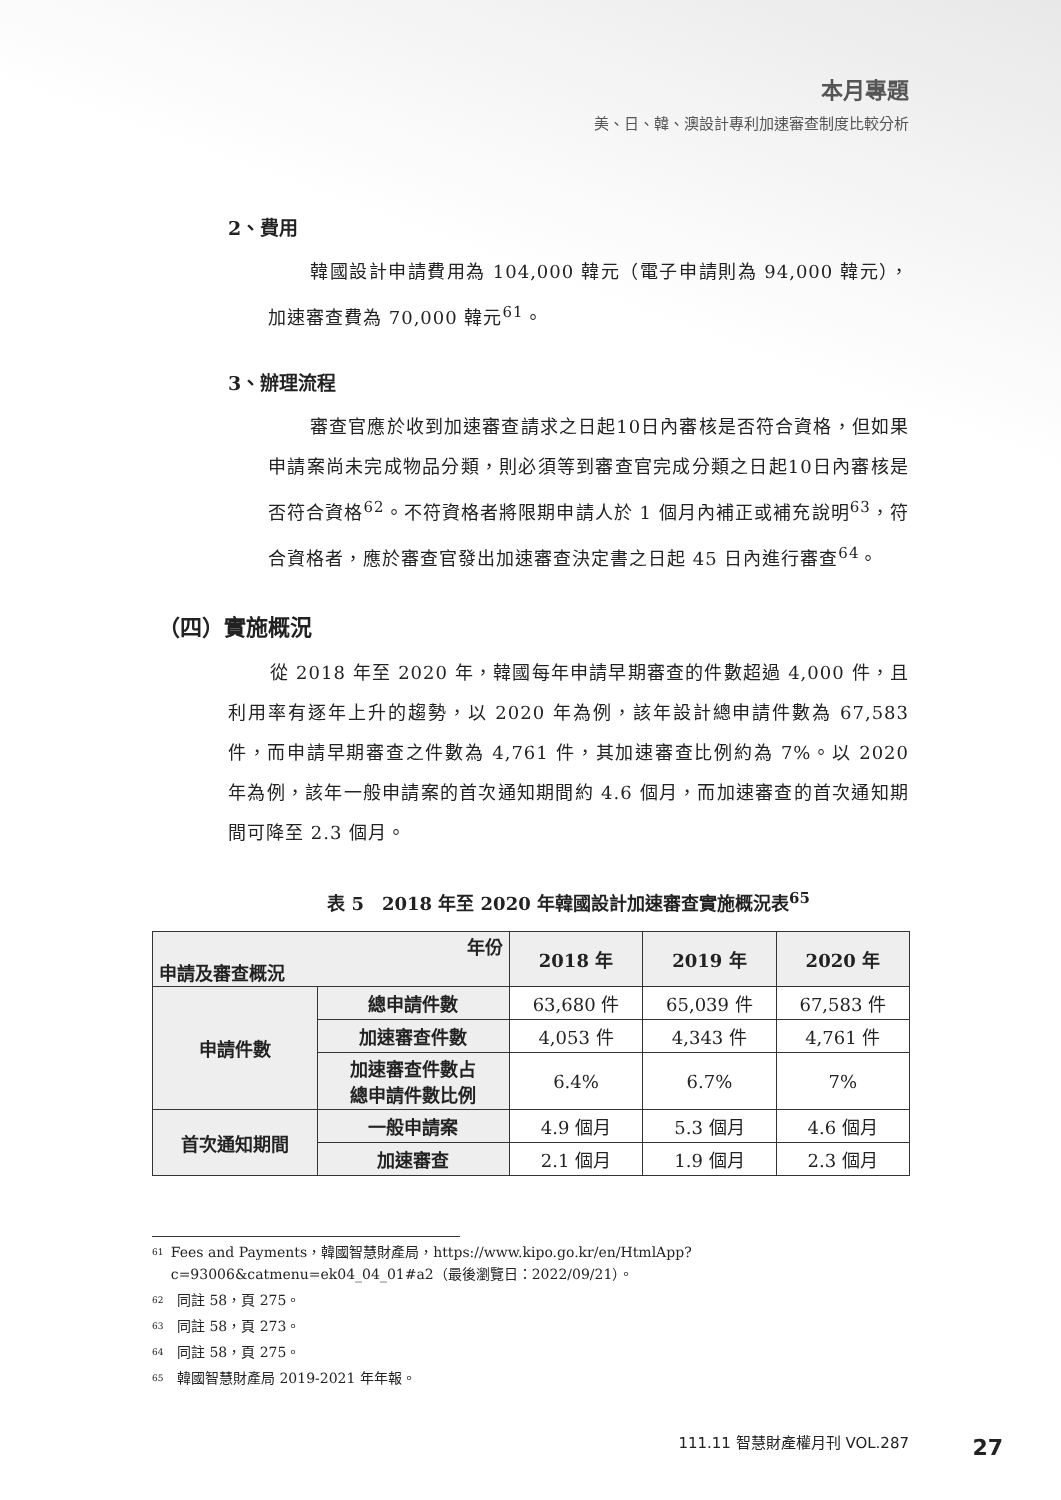本月專題
美、日、韓、澳設計專利加速審查制度比較分析
2、費用
韓國設計申請費用為 104,000 韓元（電子申請則為 94,000 韓元），加速審查費為 70,000 韓元<sup>61</sup>。
3、辦理流程
審查官應於收到加速審查請求之日起10日內審核是否符合資格，但如果申請案尚未完成物品分類，則必須等到審查官完成分類之日起10日內審核是否符合資格<sup>62</sup>。不符資格者將限期申請人於 1 個月內補正或補充說明<sup>63</sup>，符合資格者，應於審查官發出加速審查決定書之日起 45 日內進行審查<sup>64</sup>。
（四）實施概況
從 2018 年至 2020 年，韓國每年申請早期審查的件數超過 4,000 件，且利用率有逐年上升的趨勢，以 2020 年為例，該年設計總申請件數為 67,583 件，而申請早期審查之件數為 4,761 件，其加速審查比例約為 7%。以 2020 年為例，該年一般申請案的首次通知期間約 4.6 個月，而加速審查的首次通知期間可降至 2.3 個月。
表 5　2018 年至 2020 年韓國設計加速審查實施概況表<sup>65</sup>
| 年份 申請及審查概況 | | 2018 年 | 2019 年 | 2020 年 |
| --- | --- | --- | --- | --- |
| 申請件數 | 總申請件數 | 63,680 件 | 65,039 件 | 67,583 件 |
| | 加速審查件數 | 4,053 件 | 4,343 件 | 4,761 件 |
| | 加速審查件數占 總申請件數比例 | 6.4% | 6.7% | 7% |
| 首次通知期間 | 一般申請案 | 4.9 個月 | 5.3 個月 | 4.6 個月 |
| | 加速審查 | 2.1 個月 | 1.9 個月 | 2.3 個月 |
<sup>61</sup> Fees and Payments，韓國智慧財產局，https://www.kipo.go.kr/en/HtmlApp?c=93006&catmenu=ek04_04_01#a2（最後瀏覽日：2022/09/21）。
<sup>62</sup> 同註 58，頁 275。
<sup>63</sup> 同註 58，頁 273。
<sup>64</sup> 同註 58，頁 275。
<sup>65</sup> 韓國智慧財產局 2019-2021 年年報。
111.11 智慧財產權月刊 VOL.287 27